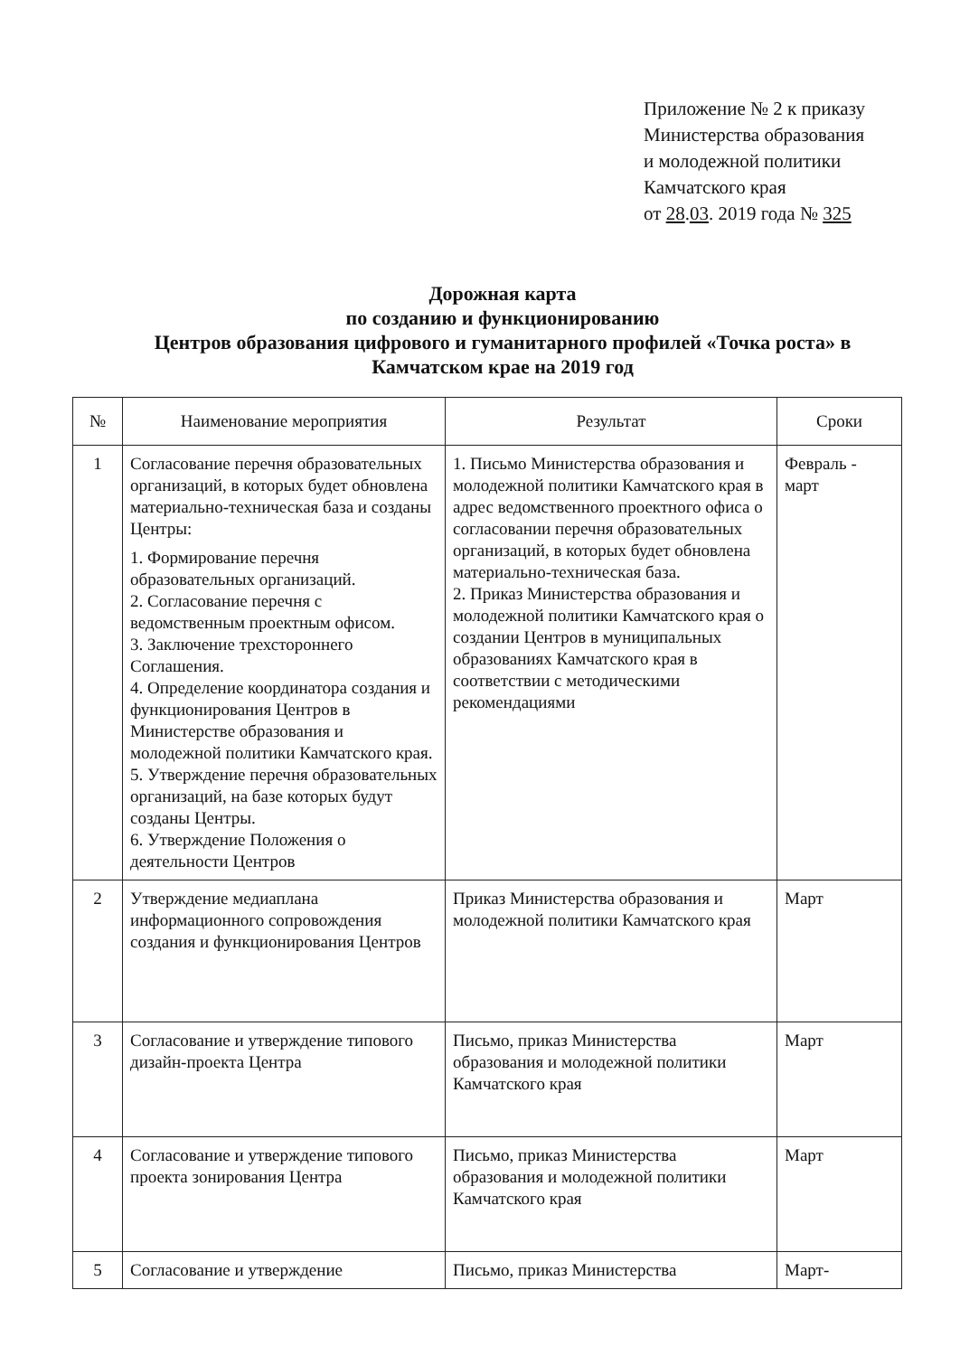Приложение № 2 к приказу
Министерства образования
и молодежной политики
Камчатского края
от 28.03. 2019 года № 325
Дорожная карта
по созданию и функционированию
Центров образования цифрового и гуманитарного профилей «Точка роста» в Камчатском крае на 2019 год
| № | Наименование мероприятия | Результат | Сроки |
| --- | --- | --- | --- |
| 1 | Согласование перечня образовательных организаций, в которых будет обновлена материально-техническая база и созданы Центры: 1. Формирование перечня образовательных организаций. 2. Согласование перечня с ведомственным проектным офисом. 3. Заключение трехстороннего Соглашения. 4. Определение координатора создания и функционирования Центров в Министерстве образования и молодежной политики Камчатского края. 5. Утверждение перечня образовательных организаций, на базе которых будут созданы Центры. 6. Утверждение Положения о деятельности Центров | 1. Письмо Министерства образования и молодежной политики Камчатского края в адрес ведомственного проектного офиса о согласовании перечня образовательных организаций, в которых будет обновлена материально-техническая база. 2. Приказ Министерства образования и молодежной политики Камчатского края о создании Центров в муниципальных образованиях Камчатского края в соответствии с методическими рекомендациями | Февраль - март |
| 2 | Утверждение медиаплана информационного сопровождения создания и функционирования Центров | Приказ Министерства образования и молодежной политики Камчатского края | Март |
| 3 | Согласование и утверждение типового дизайн-проекта Центра | Письмо, приказ Министерства образования и молодежной политики Камчатского края | Март |
| 4 | Согласование и утверждение типового проекта зонирования Центра | Письмо, приказ Министерства образования и молодежной политики Камчатского края | Март |
| 5 | Согласование и утверждение | Письмо, приказ Министерства | Март- |